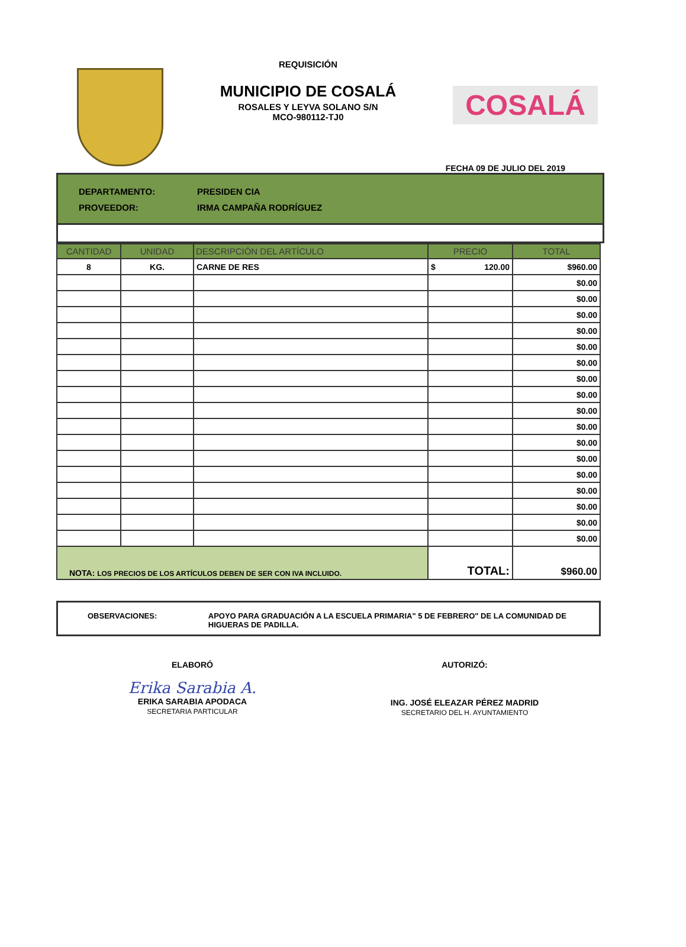REQUISICIÓN
MUNICIPIO DE COSALÁ
ROSALES Y LEYVA SOLANO S/N
MCO-980112-TJ0
COSALÁ
FECHA 09 DE JULIO DEL 2019
DEPARTAMENTO: PRESIDEN CIA
PROVEEDOR: IRMA CAMPAÑA RODRÍGUEZ
| CANTIDAD | UNIDAD | DESCRIPCIÓN DEL ARTÍCULO | PRECIO | TOTAL |
| --- | --- | --- | --- | --- |
| 8 | KG. | CARNE DE RES | $ 120.00 | $960.00 |
| | | | | $0.00 |
| | | | | $0.00 |
| | | | | $0.00 |
| | | | | $0.00 |
| | | | | $0.00 |
| | | | | $0.00 |
| | | | | $0.00 |
| | | | | $0.00 |
| | | | | $0.00 |
| | | | | $0.00 |
| | | | | $0.00 |
| | | | | $0.00 |
| | | | | $0.00 |
| | | | | $0.00 |
| | | | | $0.00 |
| | | | | $0.00 |
| | | | | $0.00 |
| NOTA: LOS PRECIOS DE LOS ARTÍCULOS DEBEN DE SER CON IVA INCLUIDO. | | | TOTAL: | $960.00 |
OBSERVACIONES: APOYO PARA GRADUACIÓN A LA ESCUELA PRIMARIA" 5 DE FEBRERO" DE LA COMUNIDAD DE HIGUERAS DE PADILLA.
ELABORÓ
Erika Sarabia A.
ERIKA SARABIA APODACA
SECRETARIA PARTICULAR
AUTORIZÓ:
ING. JOSÉ ELEAZAR PÉREZ MADRID
SECRETARIO DEL H. AYUNTAMIENTO